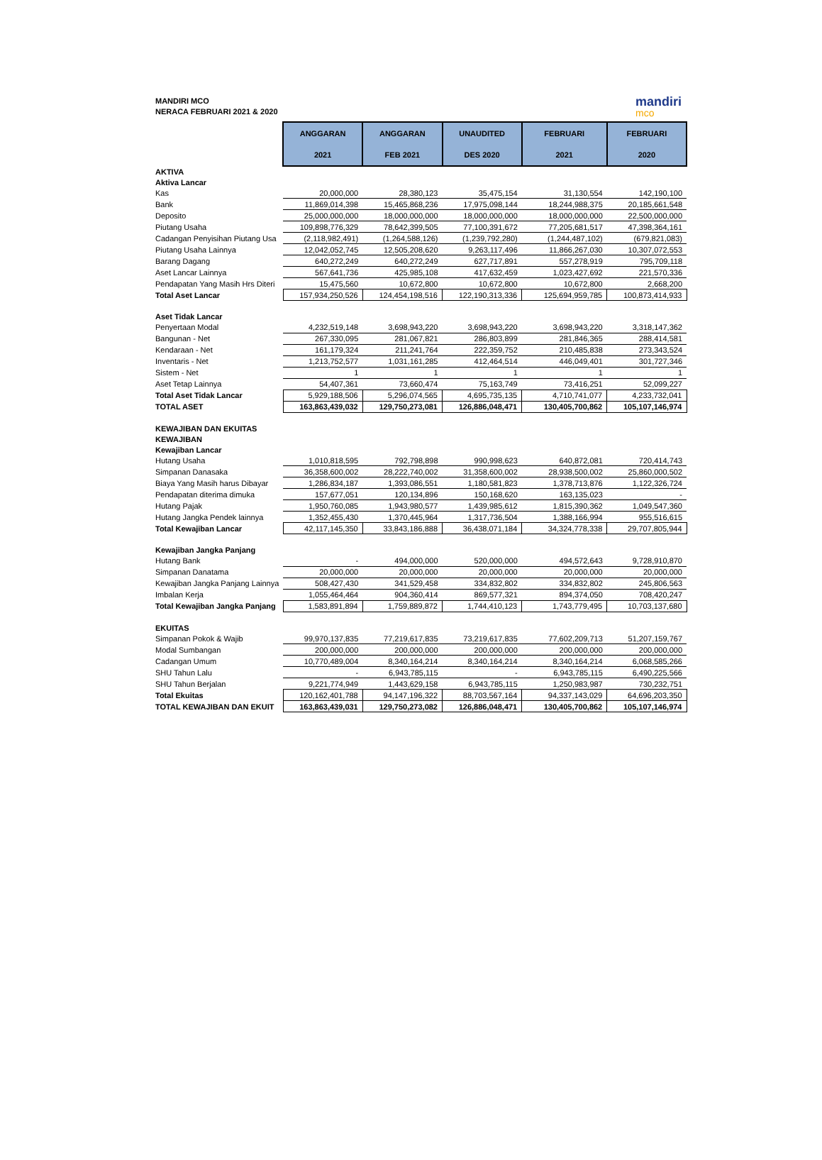MANDIRI MCO
NERACA FEBRUARI 2021 & 2020
mandiri
mco
| | ANGGARAN 2021 | ANGGARAN FEB 2021 | UNAUDITED DES 2020 | FEBRUARI 2021 | FEBRUARI 2020 |
| AKTIVA | | | | | |
| Aktiva Lancar | | | | | |
| Kas | 20,000,000 | 28,380,123 | 35,475,154 | 31,130,554 | 142,190,100 |
| Bank | 11,869,014,398 | 15,465,868,236 | 17,975,098,144 | 18,244,988,375 | 20,185,661,548 |
| Deposito | 25,000,000,000 | 18,000,000,000 | 18,000,000,000 | 18,000,000,000 | 22,500,000,000 |
| Piutang Usaha | 109,898,776,329 | 78,642,399,505 | 77,100,391,672 | 77,205,681,517 | 47,398,364,161 |
| Cadangan Penyisihan Piutang Usa | (2,118,982,491) | (1,264,588,126) | (1,239,792,280) | (1,244,487,102) | (679,821,083) |
| Piutang Usaha Lainnya | 12,042,052,745 | 12,505,208,620 | 9,263,117,496 | 11,866,267,030 | 10,307,072,553 |
| Barang Dagang | 640,272,249 | 640,272,249 | 627,717,891 | 557,278,919 | 795,709,118 |
| Aset Lancar Lainnya | 567,641,736 | 425,985,108 | 417,632,459 | 1,023,427,692 | 221,570,336 |
| Pendapatan Yang Masih Hrs Diteri | 15,475,560 | 10,672,800 | 10,672,800 | 10,672,800 | 2,668,200 |
| Total Aset Lancar | 157,934,250,526 | 124,454,198,516 | 122,190,313,336 | 125,694,959,785 | 100,873,414,933 |
| Aset Tidak Lancar | | | | | |
| Penyertaan Modal | 4,232,519,148 | 3,698,943,220 | 3,698,943,220 | 3,698,943,220 | 3,318,147,362 |
| Bangunan - Net | 267,330,095 | 281,067,821 | 286,803,899 | 281,846,365 | 288,414,581 |
| Kendaraan - Net | 161,179,324 | 211,241,764 | 222,359,752 | 210,485,838 | 273,343,524 |
| Inventaris - Net | 1,213,752,577 | 1,031,161,285 | 412,464,514 | 446,049,401 | 301,727,346 |
| Sistem - Net | 1 | 1 | 1 | 1 | 1 |
| Aset Tetap Lainnya | 54,407,361 | 73,660,474 | 75,163,749 | 73,416,251 | 52,099,227 |
| Total Aset Tidak Lancar | 5,929,188,506 | 5,296,074,565 | 4,695,735,135 | 4,710,741,077 | 4,233,732,041 |
| TOTAL ASET | 163,863,439,032 | 129,750,273,081 | 126,886,048,471 | 130,405,700,862 | 105,107,146,974 |
| KEWAJIBAN DAN EKUITAS | | | | | |
| KEWAJIBAN | | | | | |
| Kewajiban Lancar | | | | | |
| Hutang Usaha | 1,010,818,595 | 792,798,898 | 990,998,623 | 640,872,081 | 720,414,743 |
| Simpanan Danasaka | 36,358,600,002 | 28,222,740,002 | 31,358,600,002 | 28,938,500,002 | 25,860,000,502 |
| Biaya Yang Masih harus Dibayar | 1,286,834,187 | 1,393,086,551 | 1,180,581,823 | 1,378,713,876 | 1,122,326,724 |
| Pendapatan diterima dimuka | 157,677,051 | 120,134,896 | 150,168,620 | 163,135,023 | - |
| Hutang Pajak | 1,950,760,085 | 1,943,980,577 | 1,439,985,612 | 1,815,390,362 | 1,049,547,360 |
| Hutang Jangka Pendek lainnya | 1,352,455,430 | 1,370,445,964 | 1,317,736,504 | 1,388,166,994 | 955,516,615 |
| Total Kewajiban Lancar | 42,117,145,350 | 33,843,186,888 | 36,438,071,184 | 34,324,778,338 | 29,707,805,944 |
| Kewajiban Jangka Panjang | | | | | |
| Hutang Bank | - | 494,000,000 | 520,000,000 | 494,572,643 | 9,728,910,870 |
| Simpanan Danatama | 20,000,000 | 20,000,000 | 20,000,000 | 20,000,000 | 20,000,000 |
| Kewajiban Jangka Panjang Lainnya | 508,427,430 | 341,529,458 | 334,832,802 | 334,832,802 | 245,806,563 |
| Imbalan Kerja | 1,055,464,464 | 904,360,414 | 869,577,321 | 894,374,050 | 708,420,247 |
| Total Kewajiban Jangka Panjang | 1,583,891,894 | 1,759,889,872 | 1,744,410,123 | 1,743,779,495 | 10,703,137,680 |
| EKUITAS | | | | | |
| Simpanan Pokok & Wajib | 99,970,137,835 | 77,219,617,835 | 73,219,617,835 | 77,602,209,713 | 51,207,159,767 |
| Modal Sumbangan | 200,000,000 | 200,000,000 | 200,000,000 | 200,000,000 | 200,000,000 |
| Cadangan Umum | 10,770,489,004 | 8,340,164,214 | 8,340,164,214 | 8,340,164,214 | 6,068,585,266 |
| SHU Tahun Lalu | - | 6,943,785,115 | - | 6,943,785,115 | 6,490,225,566 |
| SHU Tahun Berjalan | 9,221,774,949 | 1,443,629,158 | 6,943,785,115 | 1,250,983,987 | 730,232,751 |
| Total Ekuitas | 120,162,401,788 | 94,147,196,322 | 88,703,567,164 | 94,337,143,029 | 64,696,203,350 |
| TOTAL KEWAJIBAN DAN EKUIT | 163,863,439,031 | 129,750,273,082 | 126,886,048,471 | 130,405,700,862 | 105,107,146,974 |